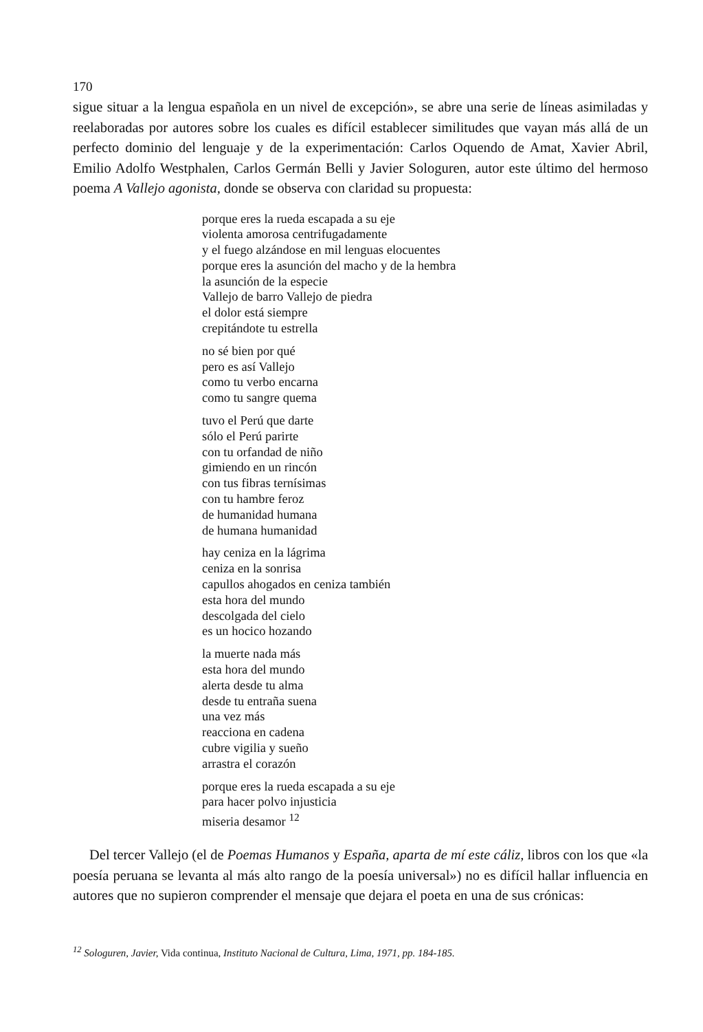170
sigue situar a la lengua española en un nivel de excepción», se abre una serie de líneas asimiladas y reelaboradas por autores sobre los cuales es difícil establecer similitudes que vayan más allá de un perfecto dominio del lenguaje y de la experimentación: Carlos Oquendo de Amat, Xavier Abril, Emilio Adolfo Westphalen, Carlos Germán Belli y Javier Sologuren, autor este último del hermoso poema A Vallejo agonista, donde se observa con claridad su propuesta:
porque eres la rueda escapada a su eje
violenta amorosa centrifugadamente
y el fuego alzándose en mil lenguas elocuentes
porque eres la asunción del macho y de la hembra
la asunción de la especie
Vallejo de barro Vallejo de piedra
el dolor está siempre
crepitándote tu estrella
no sé bien por qué
pero es así Vallejo
como tu verbo encarna
como tu sangre quema
tuvo el Perú que darte
sólo el Perú parirte
con tu orfandad de niño
gimiendo en un rincón
con tus fibras ternísimas
con tu hambre feroz
de humanidad humana
de humana humanidad
hay ceniza en la lágrima
ceniza en la sonrisa
capullos ahogados en ceniza también
esta hora del mundo
descolgada del cielo
es un hocico hozando
la muerte nada más
esta hora del mundo
alerta desde tu alma
desde tu entraña suena
una vez más
reacciona en cadena
cubre vigilia y sueño
arrastra el corazón
porque eres la rueda escapada a su eje
para hacer polvo injusticia
miseria desamor <sup>12</sup>
Del tercer Vallejo (el de Poemas Humanos y España, aparta de mí este cáliz, libros con los que «la poesía peruana se levanta al más alto rango de la poesía universal») no es difícil hallar influencia en autores que no supieron comprender el mensaje que dejara el poeta en una de sus crónicas:
<sup>12</sup> Sologuren, Javier, Vida continua, Instituto Nacional de Cultura, Lima, 1971, pp. 184-185.